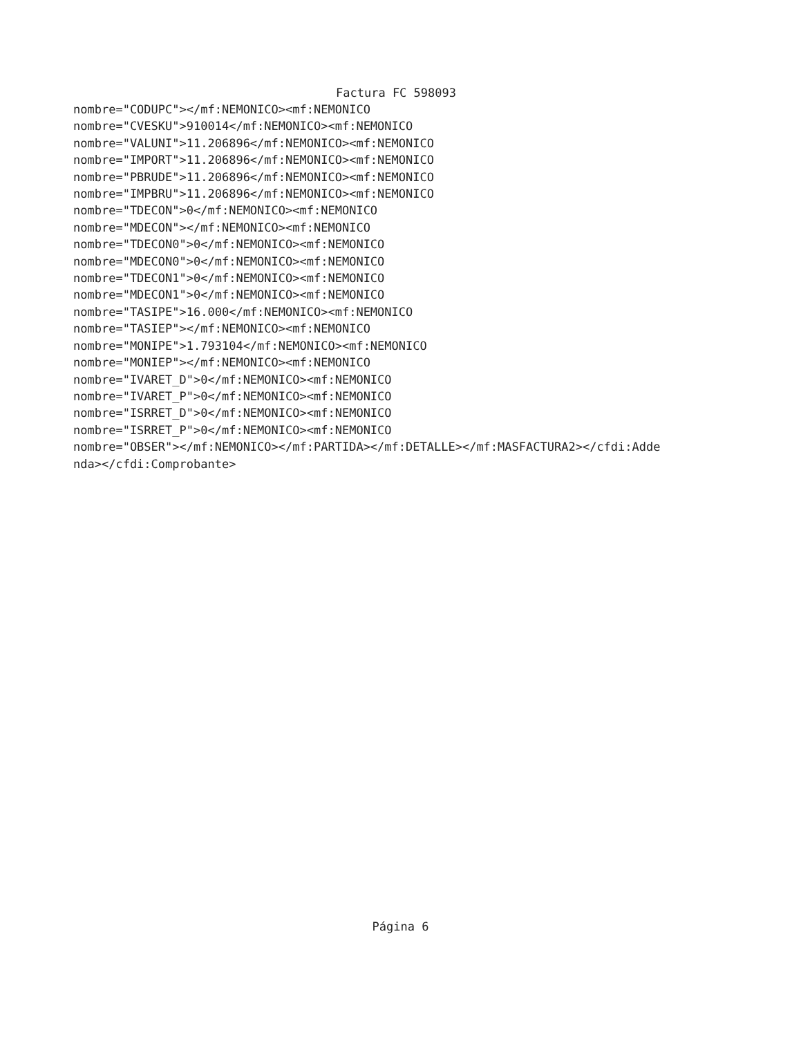Factura FC 598093
nombre="CODUPC"></mf:NEMONICO><mf:NEMONICO nombre="CVESKU">910014</mf:NEMONICO><mf:NEMONICO nombre="VALUNI">11.206896</mf:NEMONICO><mf:NEMONICO nombre="IMPORT">11.206896</mf:NEMONICO><mf:NEMONICO nombre="PBRUDE">11.206896</mf:NEMONICO><mf:NEMONICO nombre="IMPBRU">11.206896</mf:NEMONICO><mf:NEMONICO nombre="TDECON">0</mf:NEMONICO><mf:NEMONICO nombre="MDECON"></mf:NEMONICO><mf:NEMONICO nombre="TDECON0">0</mf:NEMONICO><mf:NEMONICO nombre="MDECON0">0</mf:NEMONICO><mf:NEMONICO nombre="TDECON1">0</mf:NEMONICO><mf:NEMONICO nombre="MDECON1">0</mf:NEMONICO><mf:NEMONICO nombre="TASIPE">16.000</mf:NEMONICO><mf:NEMONICO nombre="TASIEP"></mf:NEMONICO><mf:NEMONICO nombre="MONIPE">1.793104</mf:NEMONICO><mf:NEMONICO nombre="MONIEP"></mf:NEMONICO><mf:NEMONICO nombre="IVARET_D">0</mf:NEMONICO><mf:NEMONICO nombre="IVARET_P">0</mf:NEMONICO><mf:NEMONICO nombre="ISRRET_D">0</mf:NEMONICO><mf:NEMONICO nombre="ISRRET_P">0</mf:NEMONICO><mf:NEMONICO nombre="OBSER"></mf:NEMONICO></mf:PARTIDA></mf:DETALLE></mf:MASFACTURA2></cfdi:Adde nda></cfdi:Comprobante>
Página 6